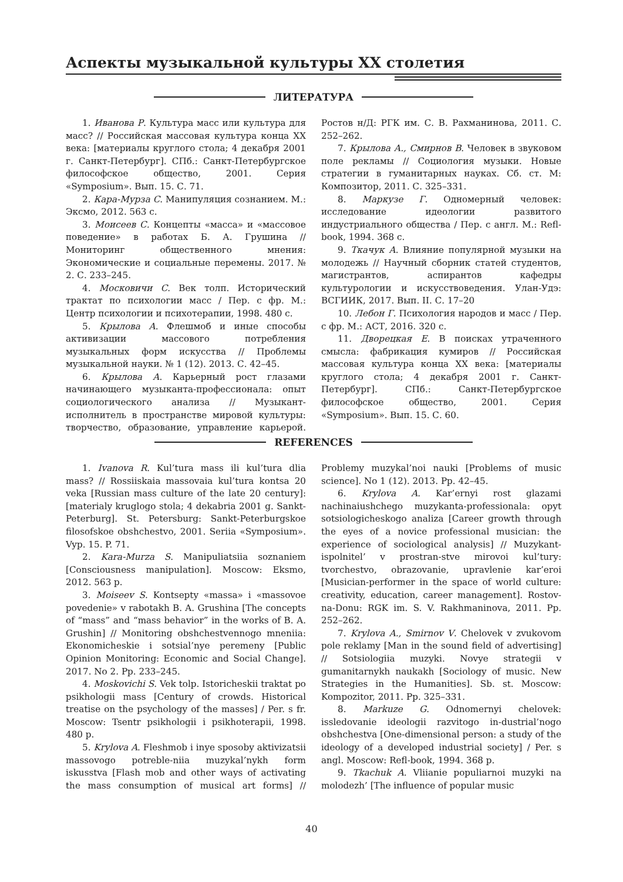Аспекты музыкальной культуры XX столетия
ЛИТЕРАТУРА
1. Иванова Р. Культура масс или культура для масс? // Российская массовая культура конца XX века: [материалы круглого стола; 4 декабря 2001 г. Санкт-Петербург]. СПб.: Санкт-Петербургское философское общество, 2001. Серия «Symposium». Вып. 15. С. 71.
2. Кара-Мурза С. Манипуляция сознанием. М.: Эксмо, 2012. 563 с.
3. Моисеев С. Концепты «масса» и «массовое поведение» в работах Б. А. Грушина // Мониторинг общественного мнения: Экономические и социальные перемены. 2017. № 2. С. 233–245.
4. Московичи С. Век толп. Исторический трактат по психологии масс / Пер. с фр. М.: Центр психологии и психотерапии, 1998. 480 с.
5. Крылова А. Флешмоб и иные способы активизации массового потребления музыкальных форм искусства // Проблемы музыкальной науки. № 1 (12). 2013. С. 42–45.
6. Крылова А. Карьерный рост глазами начинающего музыканта-профессионала: опыт социологического анализа // Музыкант-исполнитель в пространстве мировой культуры: творчество, образование, управление карьерой. Ростов н/Д: РГК им. С. В. Рахманинова, 2011. С. 252–262.
7. Крылова А., Смирнов В. Человек в звуковом поле рекламы // Социология музыки. Новые стратегии в гуманитарных науках. Сб. ст. М: Композитор, 2011. С. 325–331.
8. Маркузе Г. Одномерный человек: исследование идеологии развитого индустриального общества / Пер. с англ. М.: Refl-book, 1994. 368 с.
9. Ткачук А. Влияние популярной музыки на молодежь // Научный сборник статей студентов, магистрантов, аспирантов кафедры культурологии и искусствоведения. Улан-Удэ: ВСГИИК, 2017. Вып. II. С. 17–20
10. Лебон Г. Психология народов и масс / Пер. с фр. М.: АСТ, 2016. 320 с.
11. Дворецкая Е. В поисках утраченного смысла: фабрикация кумиров // Российская массовая культура конца XX века: [материалы круглого стола; 4 декабря 2001 г. Санкт-Петербург]. СПб.: Санкт-Петербургское философское общество, 2001. Серия «Symposium». Вып. 15. С. 60.
REFERENCES
1. Ivanova R. Kul’tura mass ili kul’tura dlia mass? // Rossiiskaia massovaia kul’tura kontsa 20 veka [Russian mass culture of the late 20 century]: [materialy kruglogo stola; 4 dekabria 2001 g. Sankt-Peterburg]. St. Petersburg: Sankt-Peterburgskoe filosofskoe obshchestvo, 2001. Seriia «Symposium». Vyp. 15. P. 71.
2. Kara-Murza S. Manipuliatsiia soznaniem [Consciousness manipulation]. Moscow: Eksmo, 2012. 563 p.
3. Moiseev S. Kontsepty «massa» i «massovoe povedenie» v rabotakh B. A. Grushina [The concepts of “mass” and “mass behavior” in the works of B. A. Grushin] // Monitoring obshchestvennogo mneniia: Ekonomicheskie i sotsial’nye peremeny [Public Opinion Monitoring: Economic and Social Change]. 2017. No 2. Pp. 233–245.
4. Moskovichi S. Vek tolp. Istoricheskii traktat po psikhologii mass [Century of crowds. Historical treatise on the psychology of the masses] / Per. s fr. Moscow: Tsentr psikhologii i psikhoterapii, 1998. 480 p.
5. Krylova A. Fleshmob i inye sposoby aktivizatsii massovogo potreble-niia muzykal’nykh form iskusstva [Flash mob and other ways of activating the mass consumption of musical art forms] // Problemy muzykal’noi nauki [Problems of music science]. No 1 (12). 2013. Pp. 42–45.
6. Krylova A. Kar’ernyi rost glazami nachinaiushchego muzykanta-professionala: opyt sotsiologicheskogo analiza [Career growth through the eyes of a novice professional musician: the experience of sociological analysis] // Muzykant-ispolnitel’ v prostran-stve mirovoi kul’tury: tvorchestvo, obrazovanie, upravlenie kar’eroi [Musician-performer in the space of world culture: creativity, education, career management]. Rostov-na-Donu: RGK im. S. V. Rakhmaninova, 2011. Pp. 252–262.
7. Krylova A., Smirnov V. Chelovek v zvukovom pole reklamy [Man in the sound field of advertising] // Sotsiologiia muzyki. Novye strategii v gumanitarnykh naukakh [Sociology of music. New Strategies in the Humanities]. Sb. st. Moscow: Kompozitor, 2011. Pp. 325–331.
8. Markuze G. Odnomernyi chelovek: issledovanie ideologii razvitogo in-dustrial’nogo obshchestva [One-dimensional person: a study of the ideology of a developed industrial society] / Per. s angl. Moscow: Refl-book, 1994. 368 p.
9. Tkachuk A. Vliianie populiarnoi muzyki na molodezh’ [The influence of popular music
40